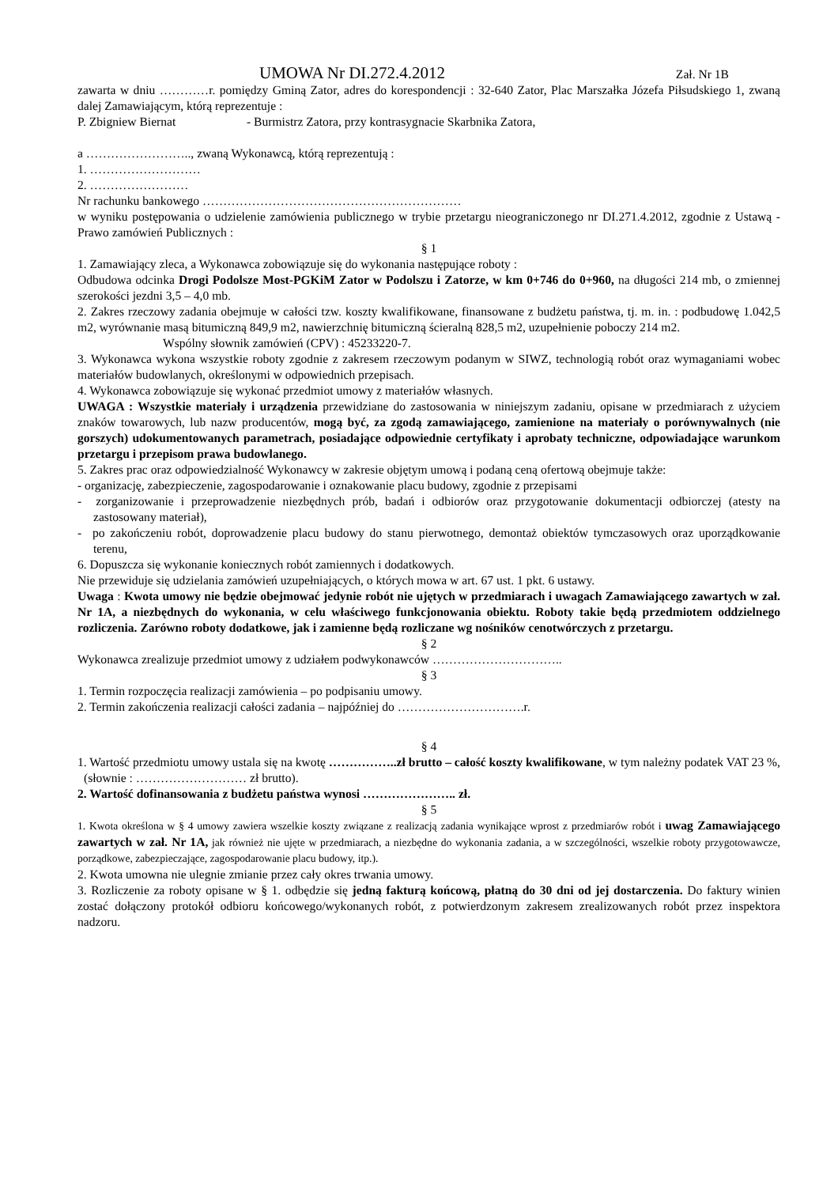UMOWA Nr DI.272.4.2012
Zał. Nr 1B
zawarta w dniu …………r. pomiędzy Gminą Zator, adres do korespondencji : 32-640 Zator, Plac Marszałka Józefa Piłsudskiego 1, zwaną dalej Zamawiającym, którą reprezentuje :
P. Zbigniew Biernat - Burmistrz Zatora, przy kontrasygnacie Skarbnika Zatora,
a …………………….., zwaną Wykonawcą, którą reprezentują :
1. ………………………
2. ……………………
Nr rachunku bankowego ………………………………………………………
w wyniku postępowania o udzielenie zamówienia publicznego w trybie przetargu nieograniczonego nr DI.271.4.2012, zgodnie z Ustawą - Prawo zamówień Publicznych :
§ 1
1. Zamawiający zleca, a Wykonawca zobowiązuje się do wykonania następujące roboty :
Odbudowa odcinka Drogi Podolsze Most-PGKiM Zator w Podolszu i Zatorze, w km 0+746 do 0+960, na długości 214 mb, o zmiennej szerokości jezdni 3,5 – 4,0 mb.
2. Zakres rzeczowy zadania obejmuje w całości tzw. koszty kwalifikowane, finansowane z budżetu państwa, tj. m. in. : podbudowę 1.042,5 m2, wyrównanie masą bitumiczną 849,9 m2, nawierzchnię bitumiczną ścieralną 828,5 m2, uzupełnienie poboczy 214 m2.
Wspólny słownik zamówień (CPV) : 45233220-7.
3. Wykonawca wykona wszystkie roboty zgodnie z zakresem rzeczowym podanym w SIWZ, technologią robót oraz wymaganiami wobec materiałów budowlanych, określonymi w odpowiednich przepisach.
4. Wykonawca zobowiązuje się wykonać przedmiot umowy z materiałów własnych.
UWAGA : Wszystkie materiały i urządzenia przewidziane do zastosowania w niniejszym zadaniu, opisane w przedmiarach z użyciem znaków towarowych, lub nazw producentów, mogą być, za zgodą zamawiającego, zamienione na materiały o porównywalnych (nie gorszych) udokumentowanych parametrach, posiadające odpowiednie certyfikaty i aprobaty techniczne, odpowiadające warunkom przetargu i przepisom prawa budowlanego.
5. Zakres prac oraz odpowiedzialność Wykonawcy w zakresie objętym umową i podaną ceną ofertową obejmuje także:
- organizację, zabezpieczenie, zagospodarowanie i oznakowanie placu budowy, zgodnie z przepisami
- zorganizowanie i przeprowadzenie niezbędnych prób, badań i odbiorów oraz przygotowanie dokumentacji odbiorczej (atesty na zastosowany materiał),
- po zakończeniu robót, doprowadzenie placu budowy do stanu pierwotnego, demontaż obiektów tymczasowych oraz uporządkowanie terenu,
6. Dopuszcza się wykonanie koniecznych robót zamiennych i dodatkowych.
Nie przewiduje się udzielania zamówień uzupełniających, o których mowa w art. 67 ust. 1 pkt. 6 ustawy.
Uwaga : Kwota umowy nie będzie obejmować jedynie robót nie ujętych w przedmiarach i uwagach Zamawiającego zawartych w zał. Nr 1A, a niezbędnych do wykonania, w celu właściwego funkcjonowania obiektu. Roboty takie będą przedmiotem oddzielnego rozliczenia. Zarówno roboty dodatkowe, jak i zamienne będą rozliczane wg nośników cenotwórczych z przetargu.
§ 2
Wykonawca zrealizuje przedmiot umowy z udziałem podwykonawców …………………………..
§ 3
1. Termin rozpoczęcia realizacji zamówienia – po podpisaniu umowy.
2. Termin zakończenia realizacji całości zadania – najpóźniej do ………………………….r.
§ 4
1. Wartość przedmiotu umowy ustala się na kwotę ……………..zł brutto – całość koszty kwalifikowane, w tym należny podatek VAT 23 %, (słownie : ……………………… zł brutto).
2. Wartość dofinansowania z budżetu państwa wynosi ………………….. zł.
§ 5
1. Kwota określona w § 4 umowy zawiera wszelkie koszty związane z realizacją zadania wynikające wprost z przedmiarów robót i uwag Zamawiającego zawartych w zał. Nr 1A, jak również nie ujęte w przedmiarach, a niezbędne do wykonania zadania, a w szczególności, wszelkie roboty przygotowawcze, porządkowe, zabezpieczające, zagospodarowanie placu budowy, itp.).
2. Kwota umowna nie ulegnie zmianie przez cały okres trwania umowy.
3. Rozliczenie za roboty opisane w § 1. odbędzie się jedną fakturą końcową, płatną do 30 dni od jej dostarczenia. Do faktury winien zostać dołączony protokół odbioru końcowego/wykonanych robót, z potwierdzonym zakresem zrealizowanych robót przez inspektora nadzoru.